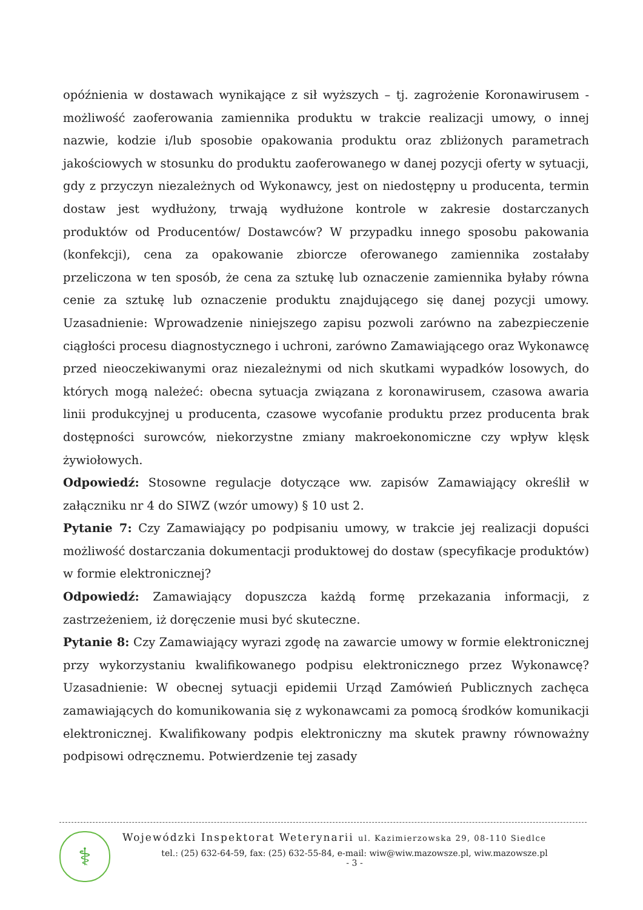opóźnienia w dostawach wynikające z sił wyższych – tj. zagrożenie Koronawirusem - możliwość zaoferowania zamiennika produktu w trakcie realizacji umowy, o innej nazwie, kodzie i/lub sposobie opakowania produktu oraz zbliżonych parametrach jakościowych w stosunku do produktu zaoferowanego w danej pozycji oferty w sytuacji, gdy z przyczyn niezależnych od Wykonawcy, jest on niedostępny u producenta, termin dostaw jest wydłużony, trwają wydłużone kontrole w zakresie dostarczanych produktów od Producentów/ Dostawców? W przypadku innego sposobu pakowania (konfekcji), cena za opakowanie zbiorcze oferowanego zamiennika zostałaby przeliczona w ten sposób, że cena za sztukę lub oznaczenie zamiennika byłaby równa cenie za sztukę lub oznaczenie produktu znajdującego się danej pozycji umowy. Uzasadnienie: Wprowadzenie niniejszego zapisu pozwoli zarówno na zabezpieczenie ciągłości procesu diagnostycznego i uchroni, zarówno Zamawiającego oraz Wykonawcę przed nieoczekiwanymi oraz niezależnymi od nich skutkami wypadków losowych, do których mogą należeć: obecna sytuacja związana z koronawirusem, czasowa awaria linii produkcyjnej u producenta, czasowe wycofanie produktu przez producenta brak dostępności surowców, niekorzystne zmiany makroekonomiczne czy wpływ klęsk żywiołowych.
Odpowiedź: Stosowne regulacje dotyczące ww. zapisów Zamawiający określił w załączniku nr 4 do SIWZ (wzór umowy) § 10 ust 2.
Pytanie 7: Czy Zamawiający po podpisaniu umowy, w trakcie jej realizacji dopuści możliwość dostarczania dokumentacji produktowej do dostaw (specyfikacje produktów) w formie elektronicznej?
Odpowiedź: Zamawiający dopuszcza każdą formę przekazania informacji, z zastrzeżeniem, iż doręczenie musi być skuteczne.
Pytanie 8: Czy Zamawiający wyrazi zgodę na zawarcie umowy w formie elektronicznej przy wykorzystaniu kwalifikowanego podpisu elektronicznego przez Wykonawcę? Uzasadnienie: W obecnej sytuacji epidemii Urząd Zamówień Publicznych zachęca zamawiających do komunikowania się z wykonawcami za pomocą środków komunikacji elektronicznej. Kwalifikowany podpis elektroniczny ma skutek prawny równoważny podpisowi odręcznemu. Potwierdzenie tej zasady
⚕
Wojewódzki Inspektorat Weterynarii ul. Kazimierzowska 29, 08-110 Siedlce
tel.: (25) 632-64-59, fax: (25) 632-55-84, e-mail: wiw@wiw.mazowsze.pl, wiw.mazowsze.pl
- 3 -